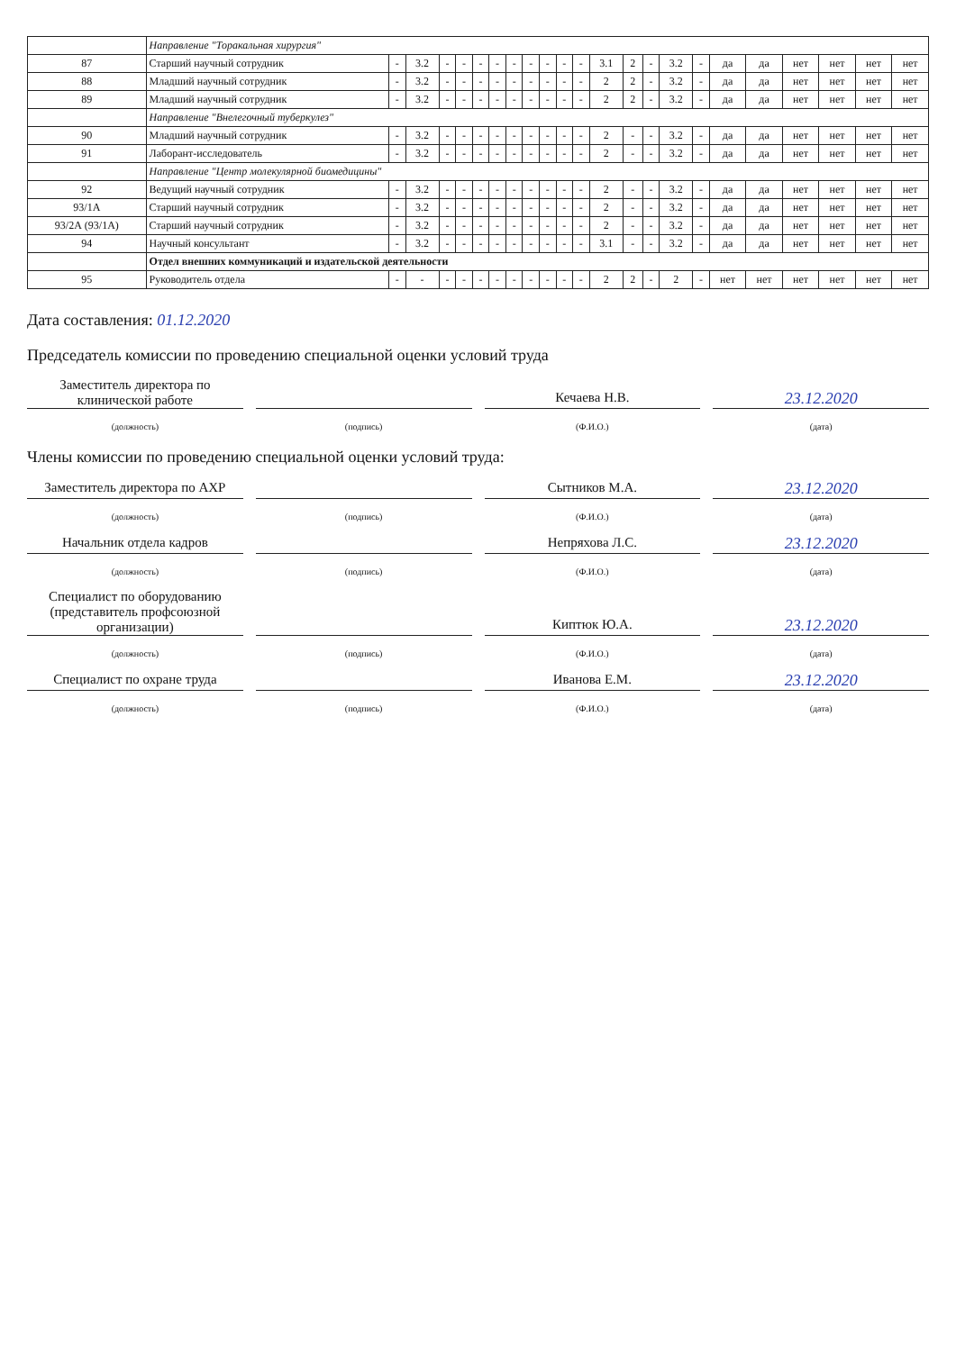| | Направление "Торакальная хирургия" | | | | | | | | | | | | | | | | | | | | | | |
| 87 | Старший научный сотрудник | - | 3.2 | - | - | - | - | - | - | - | - | - | 3.1 | 2 | - | 3.2 | - | да | да | нет | нет | нет | нет |
| 88 | Младший научный сотрудник | - | 3.2 | - | - | - | - | - | - | - | - | - | 2 | 2 | - | 3.2 | - | да | да | нет | нет | нет | нет |
| 89 | Младший научный сотрудник | - | 3.2 | - | - | - | - | - | - | - | - | - | 2 | 2 | - | 3.2 | - | да | да | нет | нет | нет | нет |
| | Направление "Внелегочный туберкулез" | | | | | | | | | | | | | | | | | | | | | | |
| 90 | Младший научный сотрудник | - | 3.2 | - | - | - | - | - | - | - | - | - | 2 | - | - | 3.2 | - | да | да | нет | нет | нет | нет |
| 91 | Лаборант-исследователь | - | 3.2 | - | - | - | - | - | - | - | - | - | 2 | - | - | 3.2 | - | да | да | нет | нет | нет | нет |
| | Направление "Центр молекулярной биомедицины" | | | | | | | | | | | | | | | | | | | | | | |
| 92 | Ведущий научный сотрудник | - | 3.2 | - | - | - | - | - | - | - | - | - | 2 | - | - | 3.2 | - | да | да | нет | нет | нет | нет |
| 93/1А | Старший научный сотрудник | - | 3.2 | - | - | - | - | - | - | - | - | - | 2 | - | - | 3.2 | - | да | да | нет | нет | нет | нет |
| 93/2А (93/1А) | Старший научный сотрудник | - | 3.2 | - | - | - | - | - | - | - | - | - | 2 | - | - | 3.2 | - | да | да | нет | нет | нет | нет |
| 94 | Научный консультант | - | 3.2 | - | - | - | - | - | - | - | - | - | 3.1 | - | - | 3.2 | - | да | да | нет | нет | нет | нет |
| | Отдел внешних коммуникаций и издательской деятельности | | | | | | | | | | | | | | | | | | | | | | |
| 95 | Руководитель отдела | - | - | - | - | - | - | - | - | - | - | - | 2 | 2 | - | 2 | - | нет | нет | нет | нет | нет | нет |
Дата составления: 01.12.2020
Председатель комиссии по проведению специальной оценки условий труда
Заместитель директора по клинической работе
Кечаева Н.В.
23.12.2020
(должность) (подпись) (Ф.И.О.) (дата)
Члены комиссии по проведению специальной оценки условий труда:
Заместитель директора по АХР
Сытников М.А.
23.12.2020
(должность) (подпись) (Ф.И.О.) (дата)
Начальник отдела кадров
Непряхова Л.С.
23.12.2020
(должность) (подпись) (Ф.И.О.) (дата)
Специалист по оборудованию (представитель профсоюзной организации)
Киптюк Ю.А.
23.12.2020
(должность) (подпись) (Ф.И.О.) (дата)
Специалист по охране труда
Иванова Е.М.
23.12.2020
(должность) (подпись) (Ф.И.О.) (дата)